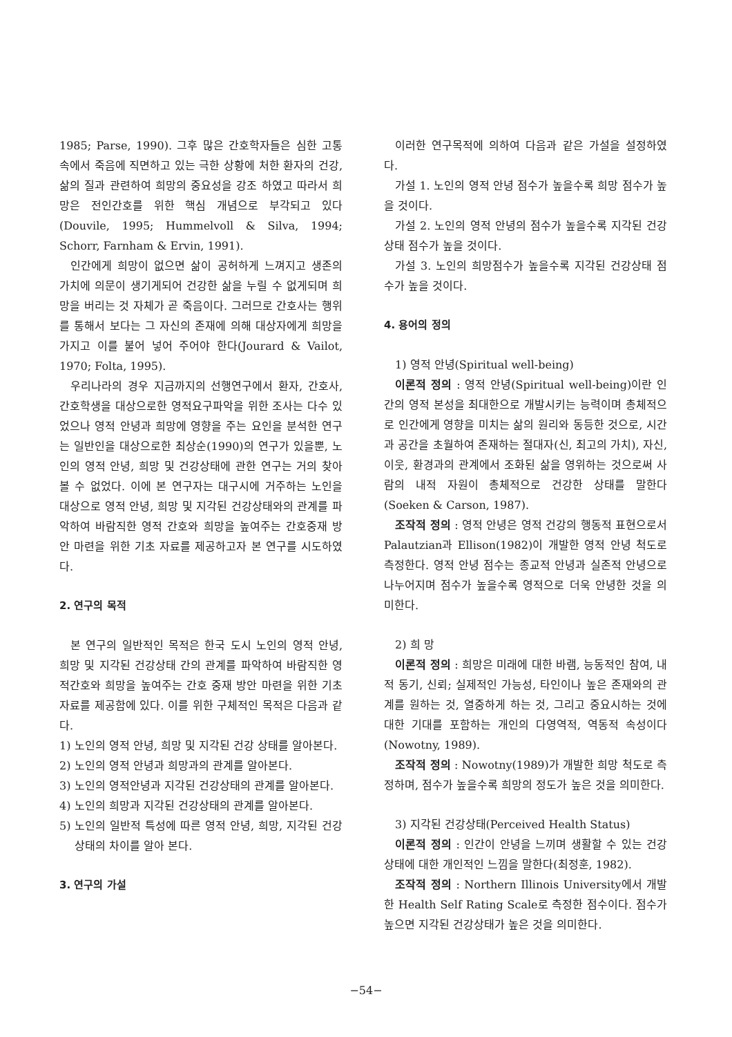1985; Parse, 1990). 그후 많은 간호학자들은 심한 고통 속에서 죽음에 직면하고 있는 극한 상황에 처한 환자의 건강, 삶의 질과 관련하여 희망의 중요성을 강조 하였고 따라서 희망은 전인간호를 위한 핵심 개념으로 부각되고 있다(Douvile, 1995; Hummelvoll & Silva, 1994; Schorr, Farnham & Ervin, 1991).
인간에게 희망이 없으면 삶이 공허하게 느껴지고 생존의 가치에 의문이 생기게되어 건강한 삶을 누릴 수 없게되며 희망을 버리는 것 자체가 곧 죽음이다. 그러므로 간호사는 행위를 통해서 보다는 그 자신의 존재에 의해 대상자에게 희망을 가지고 이를 불어 넣어 주어야 한다(Jourard & Vailot, 1970; Folta, 1995).
우리나라의 경우 지금까지의 선행연구에서 환자, 간호사, 간호학생을 대상으로한 영적요구파악을 위한 조사는 다수 있었으나 영적 안녕과 희망에 영향을 주는 요인을 분석한 연구는 일반인을 대상으로한 최상순(1990)의 연구가 있을뿐, 노인의 영적 안녕, 희망 및 건강상태에 관한 연구는 거의 찾아 볼 수 없었다. 이에 본 연구자는 대구시에 거주하는 노인을 대상으로 영적 안녕, 희망 및 지각된 건강상태와의 관계를 파악하여 바람직한 영적 간호와 희망을 높여주는 간호중재 방안 마련을 위한 기초 자료를 제공하고자 본 연구를 시도하였다.
2. 연구의 목적
본 연구의 일반적인 목적은 한국 도시 노인의 영적 안녕, 희망 및 지각된 건강상태 간의 관계를 파악하여 바람직한 영적간호와 희망을 높여주는 간호 중재 방안 마련을 위한 기초자료를 제공함에 있다. 이를 위한 구체적인 목적은 다음과 같다.
1) 노인의 영적 안녕, 희망 및 지각된 건강 상태를 알아본다.
2) 노인의 영적 안녕과 희망과의 관계를 알아본다.
3) 노인의 영적안녕과 지각된 건강상태의 관계를 알아본다.
4) 노인의 희망과 지각된 건강상태의 관계를 알아본다.
5) 노인의 일반적 특성에 따른 영적 안녕, 희망, 지각된 건강상태의 차이를 알아 본다.
3. 연구의 가설
이러한 연구목적에 의하여 다음과 같은 가설을 설정하였다.
가설 1. 노인의 영적 안녕 점수가 높을수록 희망 점수가 높을 것이다.
가설 2. 노인의 영적 안녕의 점수가 높을수록 지각된 건강상태 점수가 높을 것이다.
가설 3. 노인의 희망점수가 높을수록 지각된 건강상태 점수가 높을 것이다.
4. 용어의 정의
1) 영적 안녕(Spiritual well-being)
이론적 정의 : 영적 안녕(Spiritual well-being)이란 인간의 영적 본성을 최대한으로 개발시키는 능력이며 총체적으로 인간에게 영향을 미치는 삶의 원리와 동등한 것으로, 시간과 공간을 초월하여 존재하는 절대자(신, 최고의 가치), 자신, 이웃, 환경과의 관계에서 조화된 삶을 영위하는 것으로써 사람의 내적 자원이 총체적으로 건강한 상태를 말한다(Soeken & Carson, 1987).
조작적 정의 : 영적 안녕은 영적 건강의 행동적 표현으로서 Palautzian과 Ellison(1982)이 개발한 영적 안녕 척도로 측정한다. 영적 안녕 점수는 종교적 안녕과 실존적 안녕으로 나누어지며 점수가 높을수록 영적으로 더욱 안녕한 것을 의미한다.
2) 희 망
이론적 정의 : 희망은 미래에 대한 바램, 능동적인 참여, 내적 동기, 신뢰; 실제적인 가능성, 타인이나 높은 존재와의 관계를 원하는 것, 열중하게 하는 것, 그리고 중요시하는 것에 대한 기대를 포함하는 개인의 다영역적, 역동적 속성이다(Nowotny, 1989).
조작적 정의 : Nowotny(1989)가 개발한 희망 척도로 측정하며, 점수가 높을수록 희망의 정도가 높은 것을 의미한다.
3) 지각된 건강상태(Perceived Health Status)
이론적 정의 : 인간이 안녕을 느끼며 생활할 수 있는 건강상태에 대한 개인적인 느낌을 말한다(최정훈, 1982).
조작적 정의 : Northern Illinois University에서 개발한 Health Self Rating Scale로 측정한 점수이다. 점수가 높으면 지각된 건강상태가 높은 것을 의미한다.
−54−